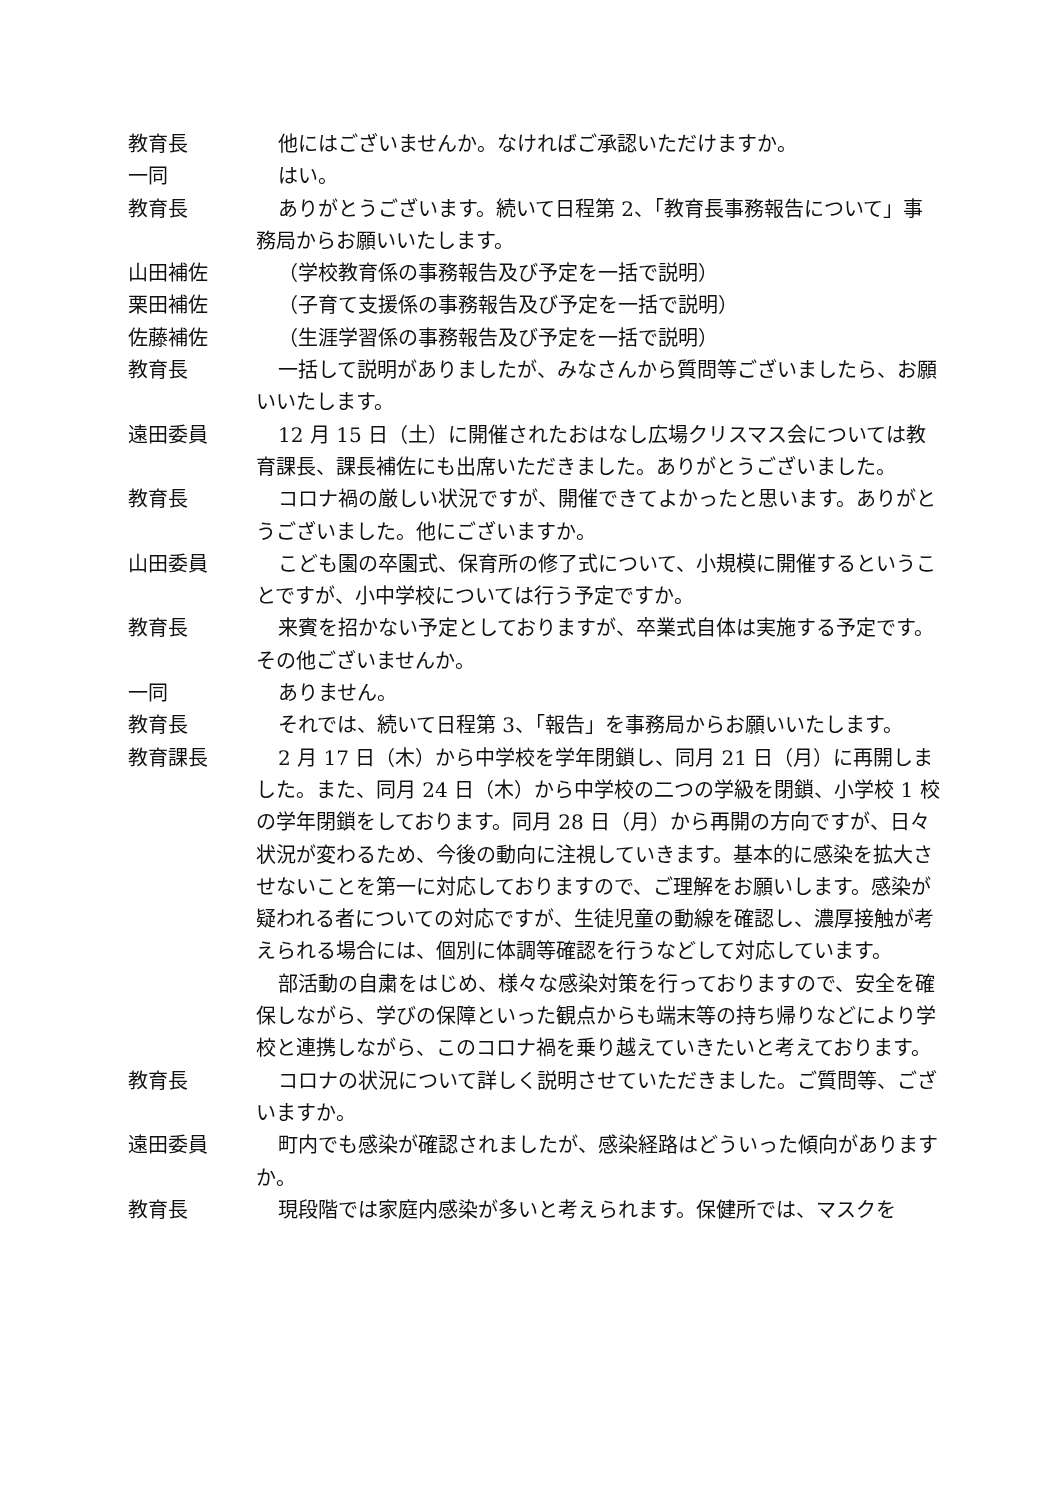教育長 他にはございませんか。なければご承認いただけますか。
一同 はい。
教育長 ありがとうございます。続いて日程第 2、「教育長事務報告について」事務局からお願いいたします。
山田補佐 （学校教育係の事務報告及び予定を一括で説明）
栗田補佐 （子育て支援係の事務報告及び予定を一括で説明）
佐藤補佐 （生涯学習係の事務報告及び予定を一括で説明）
教育長 一括して説明がありましたが、みなさんから質問等ございましたら、お願いいたします。
遠田委員 12 月 15 日（土）に開催されたおはなし広場クリスマス会については教育課長、課長補佐にも出席いただきました。ありがとうございました。
教育長 コロナ禍の厳しい状況ですが、開催できてよかったと思います。ありがとうございました。他にございますか。
山田委員 こども園の卒園式、保育所の修了式について、小規模に開催するということですが、小中学校については行う予定ですか。
教育長 来賓を招かない予定としておりますが、卒業式自体は実施する予定です。その他ございませんか。
一同 ありません。
教育長 それでは、続いて日程第 3、「報告」を事務局からお願いいたします。
教育課長 2 月 17 日（木）から中学校を学年閉鎖し、同月 21 日（月）に再開しました。また、同月 24 日（木）から中学校の二つの学級を閉鎖、小学校 1 校の学年閉鎖をしております。同月 28 日（月）から再開の方向ですが、日々状況が変わるため、今後の動向に注視していきます。基本的に感染を拡大させないことを第一に対応しておりますので、ご理解をお願いします。感染が疑われる者についての対応ですが、生徒児童の動線を確認し、濃厚接触が考えられる場合には、個別に体調等確認を行うなどして対応しています。
部活動の自粛をはじめ、様々な感染対策を行っておりますので、安全を確保しながら、学びの保障といった観点からも端末等の持ち帰りなどにより学校と連携しながら、このコロナ禍を乗り越えていきたいと考えております。
教育長 コロナの状況について詳しく説明させていただきました。ご質問等、ございますか。
遠田委員 町内でも感染が確認されましたが、感染経路はどういった傾向がありますか。
教育長 現段階では家庭内感染が多いと考えられます。保健所では、マスクを